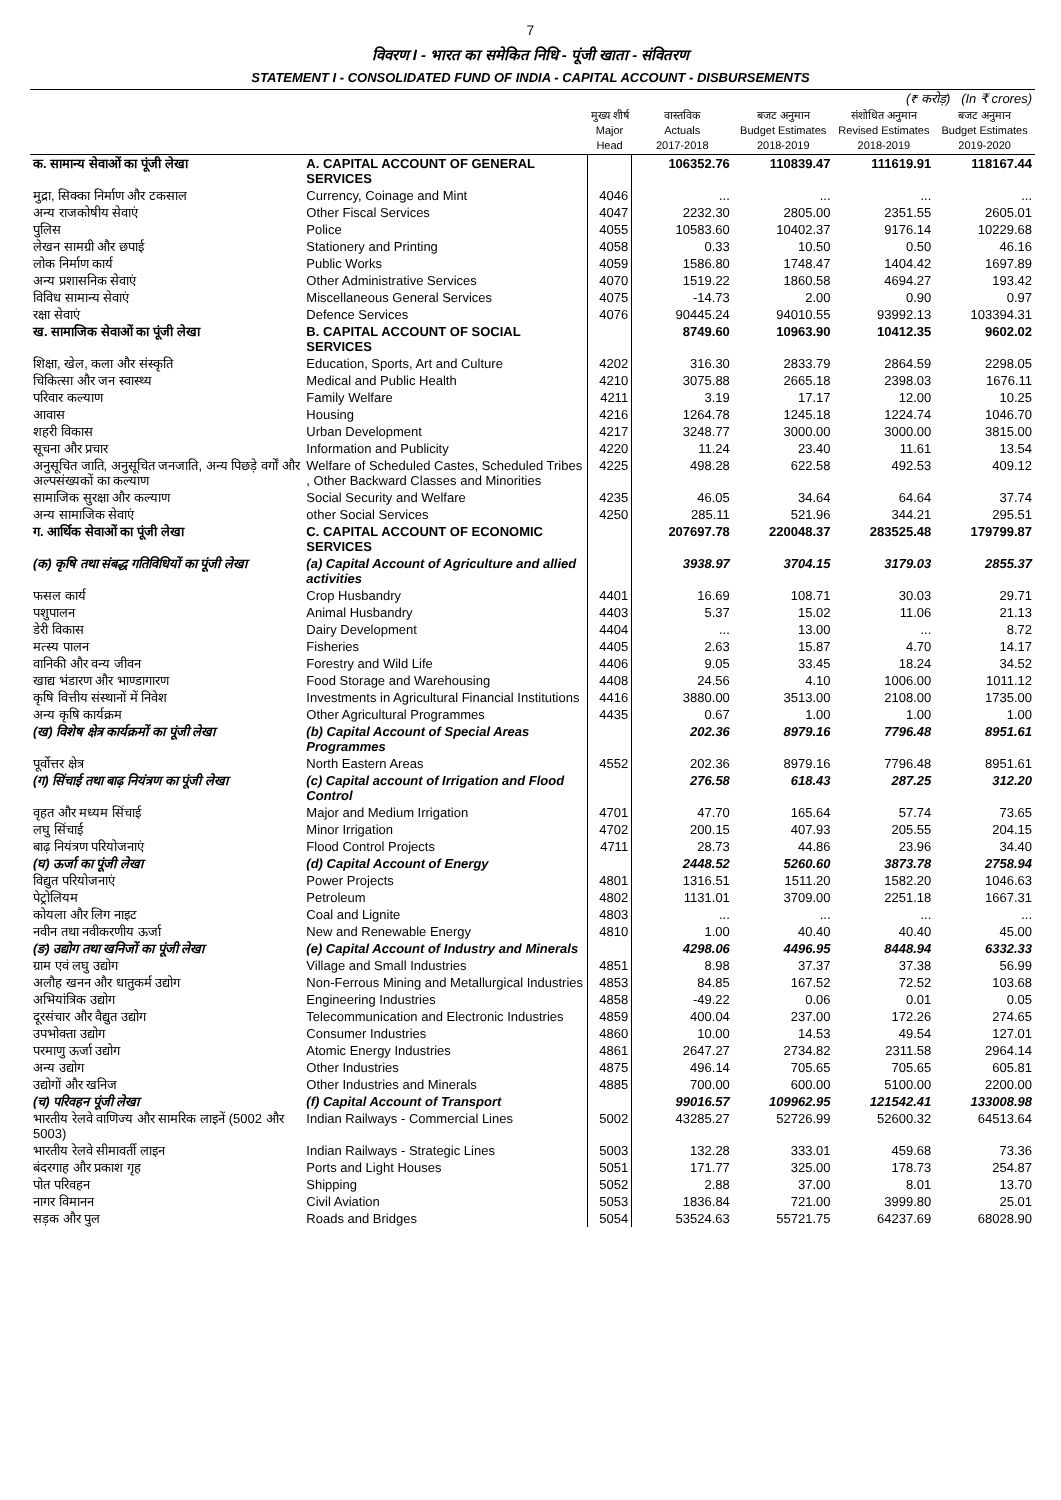7
विवरण I - भारत का समेकित निधि - पूंजी खाता - संवितरण
STATEMENT I - CONSOLIDATED FUND OF INDIA - CAPITAL ACCOUNT - DISBURSEMENTS
| (₹ करोड़) (In ₹ crores) | | | | | | |
| | | मुख्य शीर्ष Major Head | वास्तविक Actuals 2017-2018 | बजट अनुमान Budget Estimates 2018-2019 | संशोधित अनुमान Revised Estimates 2018-2019 | बजट अनुमान Budget Estimates 2019-2020 |
| क. सामान्य सेवाओं का पूंजी लेखा | A. CAPITAL ACCOUNT OF GENERAL SERVICES | | 106352.76 | 110839.47 | 111619.91 | 118167.44 |
| मुद्रा, सिक्का निर्माण और टकसाल | Currency, Coinage and Mint | 4046 | ... | ... | ... | ... |
| अन्य राजकोषीय सेवाएं | Other Fiscal Services | 4047 | 2232.30 | 2805.00 | 2351.55 | 2605.01 |
| पुलिस | Police | 4055 | 10583.60 | 10402.37 | 9176.14 | 10229.68 |
| लेखन सामग्री और छपाई | Stationery and Printing | 4058 | 0.33 | 10.50 | 0.50 | 46.16 |
| लोक निर्माण कार्य | Public Works | 4059 | 1586.80 | 1748.47 | 1404.42 | 1697.89 |
| अन्य प्रशासनिक सेवाएं | Other Administrative Services | 4070 | 1519.22 | 1860.58 | 4694.27 | 193.42 |
| विविध सामान्य सेवाएं | Miscellaneous General Services | 4075 | -14.73 | 2.00 | 0.90 | 0.97 |
| रक्षा सेवाएं | Defence Services | 4076 | 90445.24 | 94010.55 | 93992.13 | 103394.31 |
| ख. सामाजिक सेवाओं का पूंजी लेखा | B. CAPITAL ACCOUNT OF SOCIAL SERVICES | | 8749.60 | 10963.90 | 10412.35 | 9602.02 |
| शिक्षा, खेल, कला और संस्कृति | Education, Sports, Art and Culture | 4202 | 316.30 | 2833.79 | 2864.59 | 2298.05 |
| चिकित्सा और जन स्वास्थ्य | Medical and Public Health | 4210 | 3075.88 | 2665.18 | 2398.03 | 1676.11 |
| परिवार कल्याण | Family Welfare | 4211 | 3.19 | 17.17 | 12.00 | 10.25 |
| आवास | Housing | 4216 | 1264.78 | 1245.18 | 1224.74 | 1046.70 |
| शहरी विकास | Urban Development | 4217 | 3248.77 | 3000.00 | 3000.00 | 3815.00 |
| सूचना और प्रचार | Information and Publicity | 4220 | 11.24 | 23.40 | 11.61 | 13.54 |
| अनुसूचित जाति, अनुसूचित जनजाति, अन्य पिछड़े वर्गों और अल्पसंख्यकों का कल्याण | Welfare of Scheduled Castes, Scheduled Tribes , Other Backward Classes and Minorities | 4225 | 498.28 | 622.58 | 492.53 | 409.12 |
| सामाजिक सुरक्षा और कल्याण | Social Security and Welfare | 4235 | 46.05 | 34.64 | 64.64 | 37.74 |
| अन्य सामाजिक सेवाएं | other Social Services | 4250 | 285.11 | 521.96 | 344.21 | 295.51 |
| ग. आर्थिक सेवाओं का पूंजी लेखा | C. CAPITAL ACCOUNT OF ECONOMIC SERVICES | | 207697.78 | 220048.37 | 283525.48 | 179799.87 |
| (क) कृषि तथा संबद्ध गतिविधियों का पूंजी लेखा | (a) Capital Account of Agriculture and allied activities | | 3938.97 | 3704.15 | 3179.03 | 2855.37 |
| फसल कार्य | Crop Husbandry | 4401 | 16.69 | 108.71 | 30.03 | 29.71 |
| पशुपालन | Animal Husbandry | 4403 | 5.37 | 15.02 | 11.06 | 21.13 |
| डेरी विकास | Dairy Development | 4404 | ... | 13.00 | ... | 8.72 |
| मत्स्य पालन | Fisheries | 4405 | 2.63 | 15.87 | 4.70 | 14.17 |
| वानिकी और वन्य जीवन | Forestry and Wild Life | 4406 | 9.05 | 33.45 | 18.24 | 34.52 |
| खाद्य भंडारण और भाण्डागारण | Food Storage and Warehousing | 4408 | 24.56 | 4.10 | 1006.00 | 1011.12 |
| कृषि वित्तीय संस्थानों में निवेश | Investments in Agricultural Financial Institutions | 4416 | 3880.00 | 3513.00 | 2108.00 | 1735.00 |
| अन्य कृषि कार्यक्रम | Other Agricultural Programmes | 4435 | 0.67 | 1.00 | 1.00 | 1.00 |
| (ख) विशेष क्षेत्र कार्यक्रमों का पूंजी लेखा | (b) Capital Account of Special Areas Programmes | | 202.36 | 8979.16 | 7796.48 | 8951.61 |
| पूर्वोत्तर क्षेत्र | North Eastern Areas | 4552 | 202.36 | 8979.16 | 7796.48 | 8951.61 |
| (ग) सिंचाई तथा बाढ़ नियंत्रण का पूंजी लेखा | (c) Capital account of Irrigation and Flood Control | | 276.58 | 618.43 | 287.25 | 312.20 |
| वृहत और मध्यम सिंचाई | Major and Medium Irrigation | 4701 | 47.70 | 165.64 | 57.74 | 73.65 |
| लघु सिंचाई | Minor Irrigation | 4702 | 200.15 | 407.93 | 205.55 | 204.15 |
| बाढ़ नियंत्रण परियोजनाएं | Flood Control Projects | 4711 | 28.73 | 44.86 | 23.96 | 34.40 |
| (घ) ऊर्जा का पूंजी लेखा | (d) Capital Account of Energy | | 2448.52 | 5260.60 | 3873.78 | 2758.94 |
| विद्युत परियोजनाएं | Power Projects | 4801 | 1316.51 | 1511.20 | 1582.20 | 1046.63 |
| पेट्रोलियम | Petroleum | 4802 | 1131.01 | 3709.00 | 2251.18 | 1667.31 |
| कोयला और लिग नाइट | Coal and Lignite | 4803 | ... | ... | ... | ... |
| नवीन तथा नवीकरणीय ऊर्जा | New and Renewable Energy | 4810 | 1.00 | 40.40 | 40.40 | 45.00 |
| (ङ) उद्योग तथा खनिजों का पूंजी लेखा | (e) Capital Account of Industry and Minerals | | 4298.06 | 4496.95 | 8448.94 | 6332.33 |
| ग्राम एवं लघु उद्योग | Village and Small Industries | 4851 | 8.98 | 37.37 | 37.38 | 56.99 |
| अलौह खनन और धातुकर्म उद्योग | Non-Ferrous Mining and Metallurgical Industries | 4853 | 84.85 | 167.52 | 72.52 | 103.68 |
| अभियांत्रिक उद्योग | Engineering Industries | 4858 | -49.22 | 0.06 | 0.01 | 0.05 |
| दूरसंचार और वैद्युत उद्योग | Telecommunication and Electronic Industries | 4859 | 400.04 | 237.00 | 172.26 | 274.65 |
| उपभोक्ता उद्योग | Consumer Industries | 4860 | 10.00 | 14.53 | 49.54 | 127.01 |
| परमाणु ऊर्जा उद्योग | Atomic Energy Industries | 4861 | 2647.27 | 2734.82 | 2311.58 | 2964.14 |
| अन्य उद्योग | Other Industries | 4875 | 496.14 | 705.65 | 705.65 | 605.81 |
| उद्योगों और खनिज | Other Industries and Minerals | 4885 | 700.00 | 600.00 | 5100.00 | 2200.00 |
| (च) परिवहन पूंजी लेखा | (f) Capital Account of Transport | | 99016.57 | 109962.95 | 121542.41 | 133008.98 |
| भारतीय रेलवे वाणिज्य और सामरिक लाइनें (5002 और 5003) | Indian Railways - Commercial Lines | 5002 | 43285.27 | 52726.99 | 52600.32 | 64513.64 |
| भारतीय रेलवे सीमावर्ती लाइन | Indian Railways - Strategic Lines | 5003 | 132.28 | 333.01 | 459.68 | 73.36 |
| बंदरगाह और प्रकाश गृह | Ports and Light Houses | 5051 | 171.77 | 325.00 | 178.73 | 254.87 |
| पोत परिवहन | Shipping | 5052 | 2.88 | 37.00 | 8.01 | 13.70 |
| नागर विमानन | Civil Aviation | 5053 | 1836.84 | 721.00 | 3999.80 | 25.01 |
| सड़क और पुल | Roads and Bridges | 5054 | 53524.63 | 55721.75 | 64237.69 | 68028.90 |